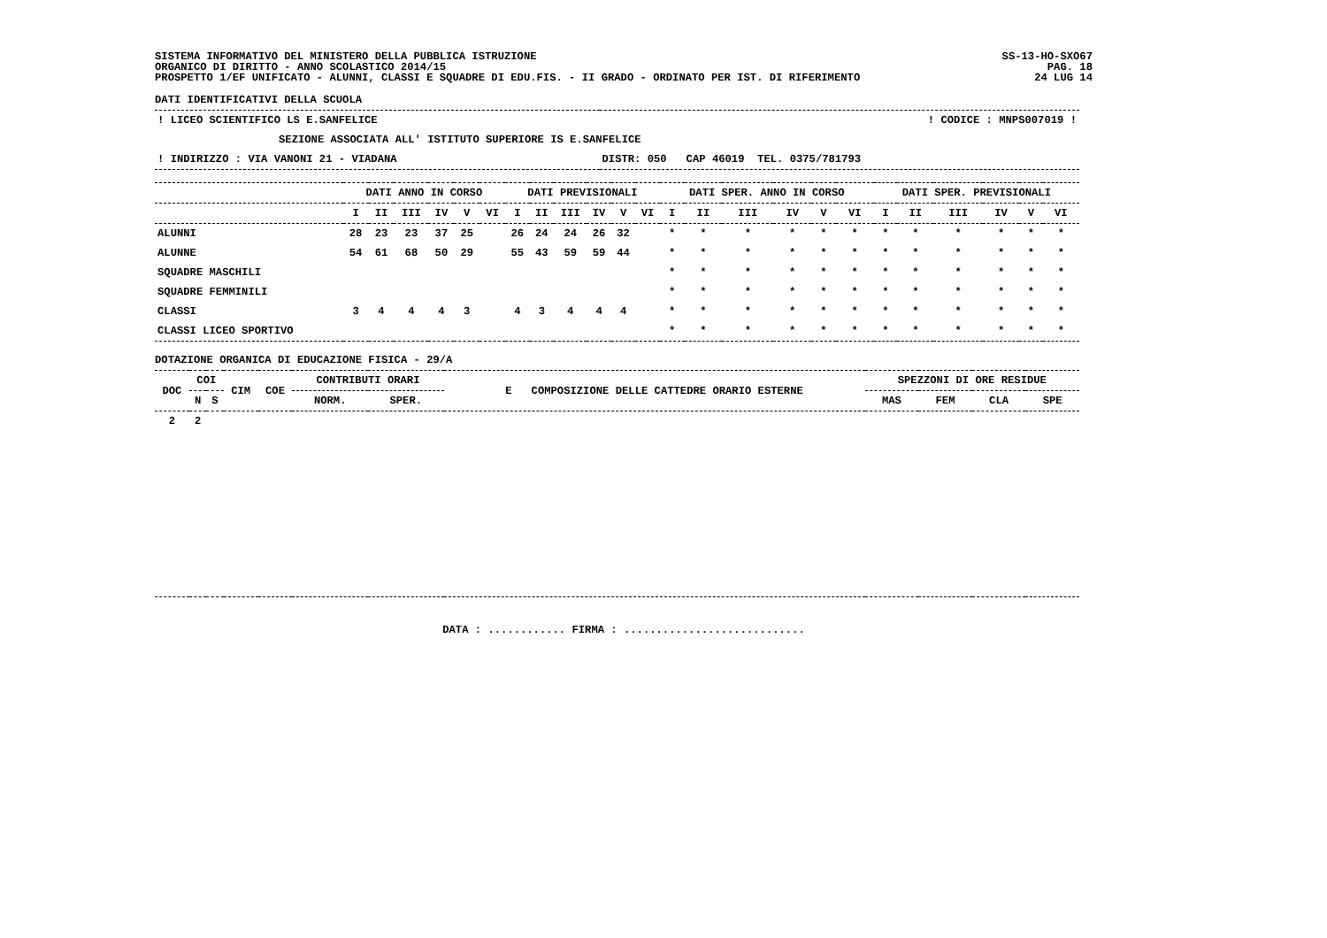SISTEMA INFORMATIVO DEL MINISTERO DELLA PUBBLICA ISTRUZIONE
ORGANICO DI DIRITTO - ANNO SCOLASTICO 2014/15
PROSPETTO 1/EF UNIFICATO - ALUNNI, CLASSI E SQUADRE DI EDU.FIS. - II GRADO - ORDINATO PER IST. DI RIFERIMENTO
SS-13-HO-SXO67
PAG. 18
24 LUG 14
DATI IDENTIFICATIVI DELLA SCUOLA
| ! LICEO SCIENTIFICO LS E.SANFELICE | ! CODICE : MNPS007019 ! |
| SEZIONE ASSOCIATA ALL' ISTITUTO SUPERIORE IS E.SANFELICE | |
| ! INDIRIZZO : VIA VANONI 21 - VIADANA | DISTR: 050 CAP 46019 TEL. 0375/781793 |
| | DATI ANNO IN CORSO | | | | | | DATI PREVISIONALI | | | | | | DATI SPER. ANNO IN CORSO | | | | | | DATI SPER. PREVISIONALI | | | | | |
| --- | --- | --- | --- | --- | --- | --- | --- | --- | --- | --- | --- | --- | --- | --- | --- | --- | --- | --- | --- | --- | --- | --- | --- | --- |
| | I | II | III | IV | V | VI | I | II | III | IV | V | VI | I | II | III | IV | V | VI | I | II | III | IV | V | VI |
| ALUNNI | 28 | 23 | 23 | 37 | 25 | | 26 | 24 | 24 | 26 | 32 | | * | * | * | * | * | * | * | * | * | * | * | * |
| ALUNNE | 54 | 61 | 68 | 50 | 29 | | 55 | 43 | 59 | 59 | 44 | | * | * | * | * | * | * | * | * | * | * | * | * |
| SQUADRE MASCHILI | | | | | | | | | | | | | * | * | * | * | * | * | * | * | * | * | * | * |
| SQUADRE FEMMINILI | | | | | | | | | | | | | * | * | * | * | * | * | * | * | * | * | * | * |
| CLASSI | 3 | 4 | 4 | 4 | 3 | | 4 | 3 | 4 | 4 | 4 | | * | * | * | * | * | * | * | * | * | * | * | * |
| CLASSI LICEO SPORTIVO | | | | | | | | | | | | | * | * | * | * | * | * | * | * | * | * | * | * |
DOTAZIONE ORGANICA DI EDUCAZIONE FISICA - 29/A
| DOC | COI | | CIM | COE | CONTRIBUTI ORARI | | E COMPOSIZIONE DELLE CATTEDRE ORARIO ESTERNE | SPEZZONI DI ORE RESIDUE | | | |
| --- | --- | --- | --- | --- | --- | --- | --- | --- | --- | --- | --- |
| | N | S | | | NORM. | SPER. | | MAS | FEM | CLA | SPE |
| 2 | 2 | | | | | | | | | | |
DATA : ............ FIRMA : ............................